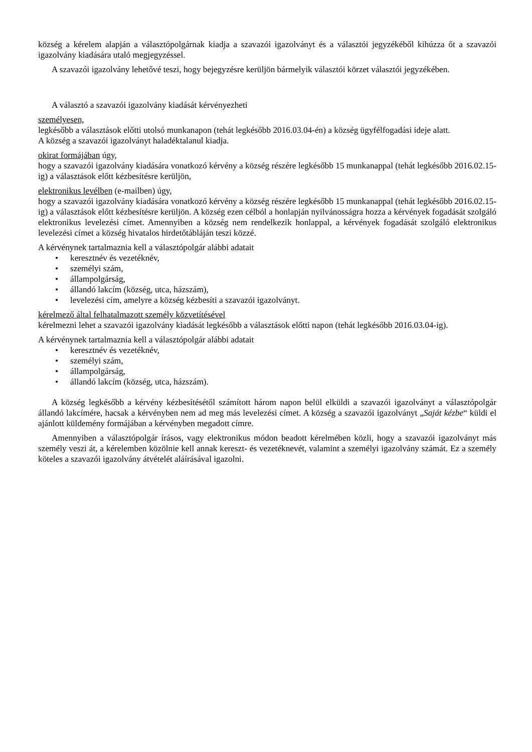község a kérelem alapján a választópolgárnak kiadja a szavazói igazolványt és a választói jegyzékéből kihúzza őt a szavazói igazolvány kiadására utaló megjegyzéssel.
A szavazói igazolvány lehetővé teszi, hogy bejegyzésre kerüljön bármelyik választói körzet választói jegyzékében.
A választó a szavazói igazolvány kiadását kérvényezheti
személyesen,
legkésőbb a választások előtti utolsó munkanapon (tehát legkésőbb 2016.03.04-én) a község ügyfélfogadási ideje alatt.
A község a szavazói igazolványt haladéktalanul kiadja.
okirat formájában úgy,
hogy a szavazói igazolvány kiadására vonatkozó kérvény a község részére legkésőbb 15 munkanappal (tehát legkésőbb 2016.02.15-ig) a választások előtt kézbesítésre kerüljön,
elektronikus levélben (e-mailben) úgy,
hogy a szavazói igazolvány kiadására vonatkozó kérvény a község részére legkésőbb 15 munkanappal (tehát legkésőbb 2016.02.15-ig) a választások előtt kézbesítésre kerüljön. A község ezen célból a honlapján nyilvánosságra hozza a kérvények fogadását szolgáló elektronikus levelezési címet. Amennyiben a község nem rendelkezik honlappal, a kérvények fogadását szolgáló elektronikus levelezési címet a község hivatalos hirdetőtábláján teszi közzé.
A kérvénynek tartalmaznia kell a választópolgár alábbi adatait
• keresztnév és vezetéknév,
• személyi szám,
• állampolgárság,
• állandó lakcím (község, utca, házszám),
• levelezési cím, amelyre a község kézbesíti a szavazói igazolványt.
kérelmező által felhatalmazott személy közvetítésével
kérelmezni lehet a szavazói igazolvány kiadását legkésőbb a választások előtti napon (tehát legkésőbb 2016.03.04-ig).
A kérvénynek tartalmaznia kell a választópolgár alábbi adatait
• keresztnév és vezetéknév,
• személyi szám,
• állampolgárság,
• állandó lakcím (község, utca, házszám).
A község legkésőbb a kérvény kézbesítésétől számított három napon belül elküldi a szavazói igazolványt a választópolgár állandó lakcímére, hacsak a kérvényben nem ad meg más levelezési címet. A község a szavazói igazolványt „Saját kézbe“ küldi el ajánlott küldemény formájában a kérvényben megadott címre.
Amennyiben a választópolgár írásos, vagy elektronikus módon beadott kérelmében közli, hogy a szavazói igazolványt más személy veszi át, a kérelemben közölnie kell annak kereszt- és vezetéknevét, valamint a személyi igazolvány számát. Ez a személy köteles a szavazói igazolvány átvételét aláírásával igazolni.